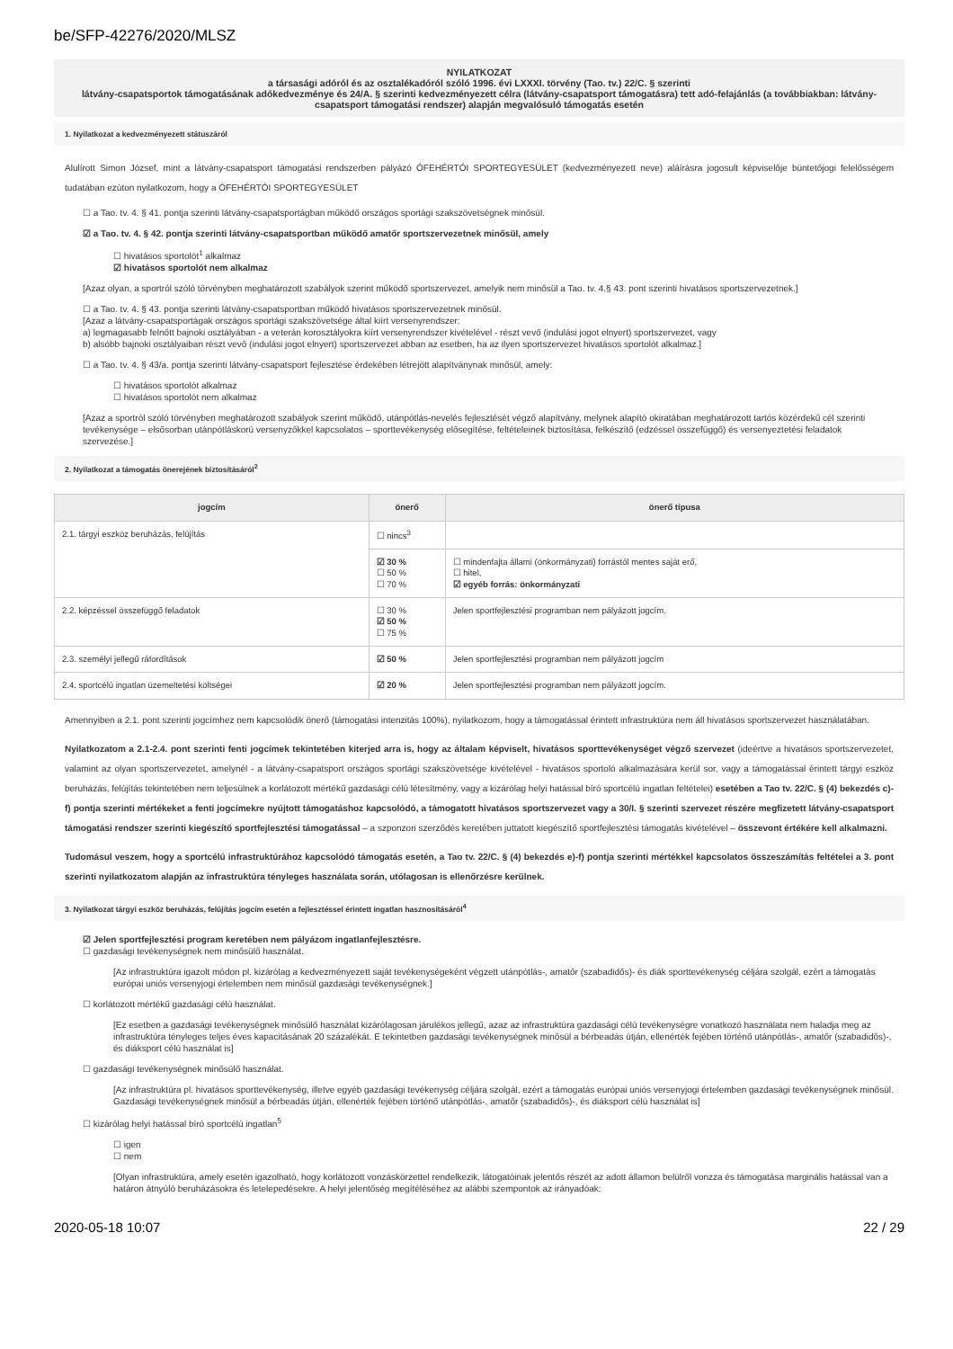be/SFP-42276/2020/MLSZ
NYILATKOZAT
a társasági adóról és az osztalékadóról szóló 1996. évi LXXXI. törvény (Tao. tv.) 22/C. § szerinti
látvány-csapatsportok támogatásának adókedvezménye és 24/A. § szerinti kedvezményezett célra (látvány-csapatsport támogatásra) tett adó-felajánlás (a továbbiakban: látvány-csapatsport támogatási rendszer) alapján megvalósuló támogatás esetén
1. Nyilatkozat a kedvezményezett státuszáról
Alulírott Simon József, mint a látvány-csapatsport támogatási rendszerben pályázó ÓFEHÉRTÓI SPORTEGYESÜLET (kedvezményezett neve) aláírásra jogosult képviselője büntetőjogi felelősségem tudatában ezúton nyilatkozom, hogy a ÓFEHÉRTÓI SPORTEGYESÜLET
☐ a Tao. tv. 4. § 41. pontja szerinti látvány-csapatsportágban működő országos sportági szakszövetségnek minősül.
☑ a Tao. tv. 4. § 42. pontja szerinti látvány-csapatsportban működő amatőr sportszervezetnek minősül, amely
☐ hivatásos sportolót<sup>1</sup> alkalmaz
☑ hivatásos sportolót nem alkalmaz
[Azaz olyan, a sportról szóló törvényben meghatározott szabályok szerint működő sportszervezet, amelyik nem minősül a Tao. tv. 4.§ 43. pont szerinti hivatásos sportszervezetnek.]
☐ a Tao. tv. 4. § 43. pontja szerinti látvány-csapatsportban működő hivatásos sportszervezetnek minősül.
[Azaz a látvány-csapatsportágak országos sportági szakszövetsége által kiírt versenyrendszer:
a) legmagasabb felnőtt bajnoki osztályában - a veterán korosztályokra kiírt versenyrendszer kivételével - részt vevő (indulási jogot elnyert) sportszervezet, vagy
b) alsóbb bajnoki osztályaiban részt vevő (indulási jogot elnyert) sportszervezet abban az esetben, ha az ilyen sportszervezet hivatásos sportolót alkalmaz.]
☐ a Tao. tv. 4. § 43/a. pontja szerinti látvány-csapatsport fejlesztése érdekében létrejött alapítványnak minősül, amely:
☐ hivatásos sportolót alkalmaz
☐ hivatásos sportolót nem alkalmaz
[Azaz a sportról szóló törvényben meghatározott szabályok szerint működő, utánpótlás-nevelés fejlesztését végző alapítvány, melynek alapító okiratában meghatározott tartós közérdekű cél szerinti tevékenysége – elsősorban utánpótláskorú versenyzőkkel kapcsolatos – sporttevékenység elősegítése, feltételeinek biztosítása, felkészítő (edzéssel összefüggő) és versenyeztetési feladatok szervezése.]
2. Nyilatkozat a támogatás önerejének biztosításáról<sup>2</sup>
| jogcím | önerő | önerő típusa |
| --- | --- | --- |
| 2.1. tárgyi eszköz beruházás, felújítás | ☐ nincs<sup>3</sup> | |
| | ☑ 30 % ☐ 50 % ☐ 70 % | ☐ mindenfajta állami (önkormányzati) forrástól mentes saját erő, ☐ hitel, ☑ egyéb forrás: önkormányzati |
| 2.2. képzéssel összefüggő feladatok | ☐ 30 % ☑ 50 % ☐ 75 % | Jelen sportfejlesztési programban nem pályázott jogcím. |
| 2.3. személyi jellegű ráfordítások | ☑ 50 % | Jelen sportfejlesztési programban nem pályázott jogcím |
| 2.4. sportcélú ingatlan üzemeltetési költségei | ☑ 20 % | Jelen sportfejlesztési programban nem pályázott jogcím. |
Amennyiben a 2.1. pont szerinti jogcímhez nem kapcsolódik önerő (támogatási intenzitás 100%), nyilatkozom, hogy a támogatással érintett infrastruktúra nem áll hivatásos sportszervezet használatában.
Nyilatkozatom a 2.1-2.4. pont szerinti fenti jogcímek tekintetében kiterjed arra is, hogy az általam képviselt, hivatásos sporttevékenységet végző szervezet (ideértve a hivatásos sportszervezetet, valamint az olyan sportszervezetet, amelynél - a látvány-csapatsport országos sportági szakszövetsége kivételével - hivatásos sportoló alkalmazására kerül sor, vagy a támogatással érintett tárgyi eszköz beruházás, felújítás tekintetében nem teljesülnek a korlátozott mértékű gazdasági célú létesítmény, vagy a kizárólag helyi hatással bíró sportcélú ingatlan feltételei) esetében a Tao tv. 22/C. § (4) bekezdés c)-f) pontja szerinti mértékeket a fenti jogcímekre nyújtott támogatáshoz kapcsolódó, a támogatott hivatásos sportszervezet vagy a 30/I. § szerinti szervezet részére megfizetett látvány-csapatsport támogatási rendszer szerinti kiegészítő sportfejlesztési támogatással – a szponzori szerződés keretében juttatott kiegészítő sportfejlesztési támogatás kivételével – összevont értékére kell alkalmazni.
Tudomásul veszem, hogy a sportcélú infrastruktúrához kapcsolódó támogatás esetén, a Tao tv. 22/C. § (4) bekezdés e)-f) pontja szerinti mértékkel kapcsolatos összeszámítás feltételei a 3. pont szerinti nyilatkozatom alapján az infrastruktúra tényleges használata során, utólagosan is ellenőrzésre kerülnek.
3. Nyilatkozat tárgyi eszköz beruházás, felújítás jogcím esetén a fejlesztéssel érintett ingatlan hasznosításáról<sup>4</sup>
☑ Jelen sportfejlesztési program keretében nem pályázom ingatlanfejlesztésre.
☐ gazdasági tevékenységnek nem minősülő használat.
[Az infrastruktúra igazolt módon pl. kizárólag a kedvezményezett saját tevékenységeként végzett utánpótlás-, amatőr (szabadidős)- és diák sporttevékenység céljára szolgál, ezért a támogatás európai uniós versenyjogi értelemben nem minősül gazdasági tevékenységnek.]
☐ korlátozott mértékű gazdasági célú használat.
[Ez esetben a gazdasági tevékenységnek minősülő használat kizárólagosan járulékos jellegű, azaz az infrastruktúra gazdasági célú tevékenységre vonatkozó használata nem haladja meg az infrastruktúra tényleges teljes éves kapacitásának 20 százalékát. E tekintetben gazdasági tevékenységnek minősül a bérbeadás útján, ellenérték fejében történő utánpótlás-, amatőr (szabadidős)-, és diáksport célú használat is]
☐ gazdasági tevékenységnek minősülő használat.
[Az infrastruktúra pl. hivatásos sporttevékenység, illetve egyéb gazdasági tevékenység céljára szolgál, ezért a támogatás európai uniós versenyjogi értelemben gazdasági tevékenységnek minősül. Gazdasági tevékenységnek minősül a bérbeadás útján, ellenérték fejében történő utánpótlás-, amatőr (szabadidős)-, és diáksport célú használat is]
☐ kizárólag helyi hatással bíró sportcélú ingatlan<sup>5</sup>
☐ igen
☐ nem
[Olyan infrastruktúra, amely esetén igazolható, hogy korlátozott vonzáskörzettel rendelkezik, látogatóinak jelentős részét az adott államon belülről vonzza és támogatása marginális hatással van a határon átnyúló beruházásokra és letelepedésekre. A helyi jelentőség megítéléséhez az alábbi szempontok az irányadóak:
2020-05-18 10:07 22 / 29